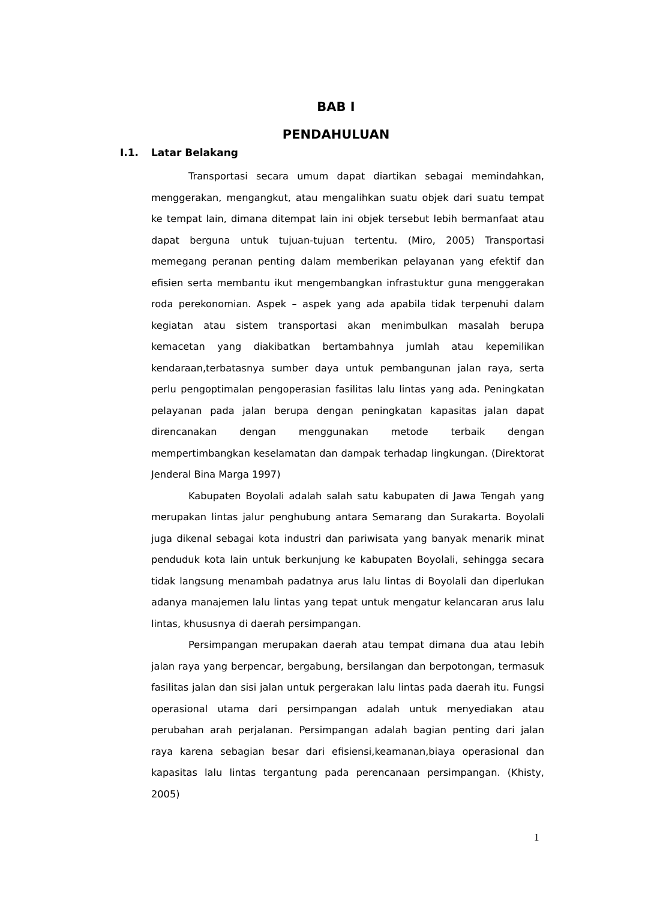BAB I
PENDAHULUAN
I.1. Latar Belakang
Transportasi secara umum dapat diartikan sebagai memindahkan, menggerakan, mengangkut, atau mengalihkan suatu objek dari suatu tempat ke tempat lain, dimana ditempat lain ini objek tersebut lebih bermanfaat atau dapat berguna untuk tujuan-tujuan tertentu. (Miro, 2005) Transportasi memegang peranan penting dalam memberikan pelayanan yang efektif dan efisien serta membantu ikut mengembangkan infrastuktur guna menggerakan roda perekonomian. Aspek – aspek yang ada apabila tidak terpenuhi dalam kegiatan atau sistem transportasi akan menimbulkan masalah berupa kemacetan yang diakibatkan bertambahnya jumlah atau kepemilikan kendaraan,terbatasnya sumber daya untuk pembangunan jalan raya, serta perlu pengoptimalan pengoperasian fasilitas lalu lintas yang ada. Peningkatan pelayanan pada jalan berupa dengan peningkatan kapasitas jalan dapat direncanakan dengan menggunakan metode terbaik dengan mempertimbangkan keselamatan dan dampak terhadap lingkungan. (Direktorat Jenderal Bina Marga 1997)
Kabupaten Boyolali adalah salah satu kabupaten di Jawa Tengah yang merupakan lintas jalur penghubung antara Semarang dan Surakarta. Boyolali juga dikenal sebagai kota industri dan pariwisata yang banyak menarik minat penduduk kota lain untuk berkunjung ke kabupaten Boyolali, sehingga secara tidak langsung menambah padatnya arus lalu lintas di Boyolali dan diperlukan adanya manajemen lalu lintas yang tepat untuk mengatur kelancaran arus lalu lintas, khususnya di daerah persimpangan.
Persimpangan merupakan daerah atau tempat dimana dua atau lebih jalan raya yang berpencar, bergabung, bersilangan dan berpotongan, termasuk fasilitas jalan dan sisi jalan untuk pergerakan lalu lintas pada daerah itu. Fungsi operasional utama dari persimpangan adalah untuk menyediakan atau perubahan arah perjalanan. Persimpangan adalah bagian penting dari jalan raya karena sebagian besar dari efisiensi,keamanan,biaya operasional dan kapasitas lalu lintas tergantung pada perencanaan persimpangan. (Khisty, 2005)
1